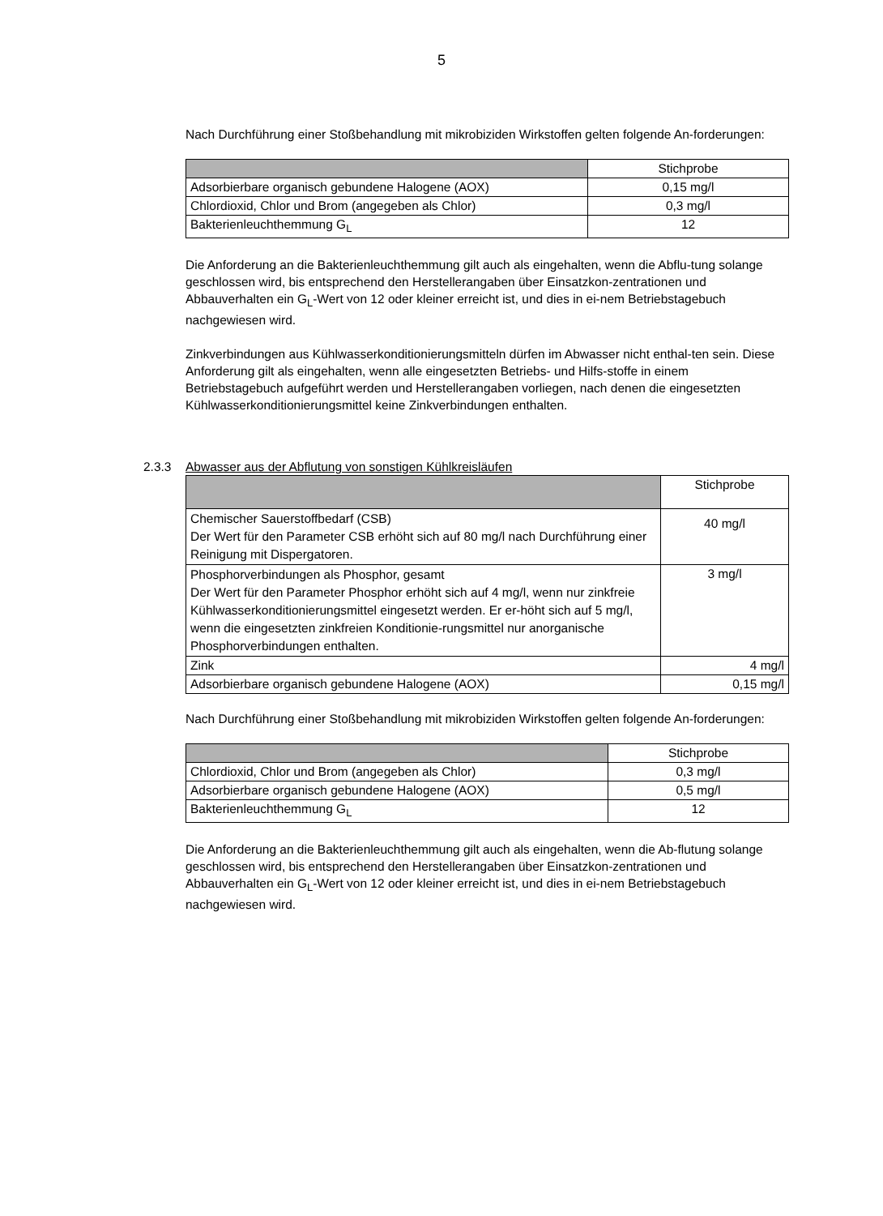5
Nach Durchführung einer Stoßbehandlung mit mikrobiziden Wirkstoffen gelten folgende An-forderungen:
| | Stichprobe |
| Adsorbierbare organisch gebundene Halogene (AOX) | 0,15 mg/l |
| Chlordioxid, Chlor und Brom (angegeben als Chlor) | 0,3 mg/l |
| Bakterienleuchthemmung G<sub>L</sub> | 12 |
Die Anforderung an die Bakterienleuchthemmung gilt auch als eingehalten, wenn die Abflu-tung solange geschlossen wird, bis entsprechend den Herstellerangaben über Einsatzkon-zentrationen und Abbauverhalten ein G<sub>L</sub>-Wert von 12 oder kleiner erreicht ist, und dies in ei-nem Betriebstagebuch nachgewiesen wird.
Zinkverbindungen aus Kühlwasserkonditionierungsmitteln dürfen im Abwasser nicht enthal-ten sein. Diese Anforderung gilt als eingehalten, wenn alle eingesetzten Betriebs- und Hilfs-stoffe in einem Betriebstagebuch aufgeführt werden und Herstellerangaben vorliegen, nach denen die eingesetzten Kühlwasserkonditionierungsmittel keine Zinkverbindungen enthalten.
2.3.3 Abwasser aus der Abflutung von sonstigen Kühlkreisläufen
| | Stichprobe |
| Chemischer Sauerstoffbedarf (CSB) Der Wert für den Parameter CSB erhöht sich auf 80 mg/l nach Durchführung einer Reinigung mit Dispergatoren. | 40 mg/l |
| Phosphorverbindungen als Phosphor, gesamt Der Wert für den Parameter Phosphor erhöht sich auf 4 mg/l, wenn nur zinkfreie Kühlwasserkonditionierungsmittel eingesetzt werden. Er er-höht sich auf 5 mg/l, wenn die eingesetzten zinkfreien Konditionie-rungsmittel nur anorganische Phosphorverbindungen enthalten. | 3 mg/l |
| Zink | 4 mg/l |
| Adsorbierbare organisch gebundene Halogene (AOX) | 0,15 mg/l |
Nach Durchführung einer Stoßbehandlung mit mikrobiziden Wirkstoffen gelten folgende An-forderungen:
| | Stichprobe |
| Chlordioxid, Chlor und Brom (angegeben als Chlor) | 0,3 mg/l |
| Adsorbierbare organisch gebundene Halogene (AOX) | 0,5 mg/l |
| Bakterienleuchthemmung G<sub>L</sub> | 12 |
Die Anforderung an die Bakterienleuchthemmung gilt auch als eingehalten, wenn die Ab-flutung solange geschlossen wird, bis entsprechend den Herstellerangaben über Einsatzkon-zentrationen und Abbauverhalten ein G<sub>L</sub>-Wert von 12 oder kleiner erreicht ist, und dies in ei-nem Betriebstagebuch nachgewiesen wird.